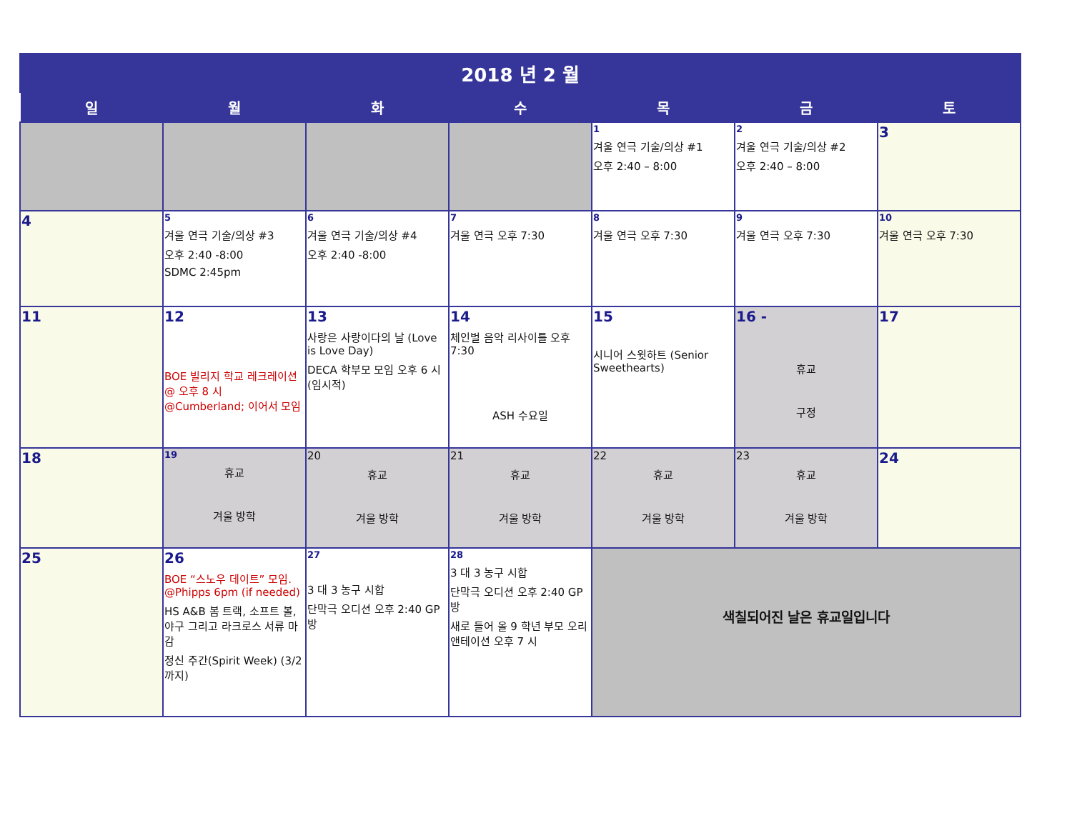| 2018 년 2 월 | | | | | | |
| --- | --- | --- | --- | --- | --- | --- |
| 일 | 월 | 화 | 수 | 목 | 금 | 토 |
| | | | | 1 겨울 연극 기술/의상 #1 오후 2:40 – 8:00 | 2 겨울 연극 기술/의상 #2 오후 2:40 – 8:00 | 3 |
| 4 | 5 겨울 연극 기술/의상 #3 오후 2:40 -8:00 SDMC 2:45pm | 6 겨울 연극 기술/의상 #4 오후 2:40 -8:00 | 7 겨울 연극 오후 7:30 | 8 겨울 연극 오후 7:30 | 9 겨울 연극 오후 7:30 | 10 겨울 연극 오후 7:30 |
| 11 | 12 BOE 빌리지 학교 레크레이션 @ 오후 8 시 @Cumberland; 이어서 모임 | 13 사랑은 사랑이다의 날 (Love is Love Day) DECA 학부모 모임 오후 6 시 (임시적) | 14 체인벌 음악 리사이틀 오후 7:30 ASH 수요일 | 15 시니어 스윗하트 (Senior Sweethearts) | 16 - 휴교 구정 | 17 |
| 18 | 19 휴교 겨울 방학 | 20 휴교 겨울 방학 | 21 휴교 겨울 방학 | 22 휴교 겨울 방학 | 23 휴교 겨울 방학 | 24 |
| 25 | 26 BOE “스노우 데이트” 모임. @Phipps 6pm (if needed) HS A&B 봄 트랙, 소프트 볼, 야구 그리고 라크로스 서류 마감 정신 주간(Spirit Week) (3/2 까지) | 27 3 대 3 농구 시합 단막극 오디션 오후 2:40 GP 방 | 28 3 대 3 농구 시합 단막극 오디션 오후 2:40 GP 방 새로 들어 올 9 학년 부모 오리앤테이션 오후 7 시 | 색칠되어진 날은 휴교일입니다 | | |